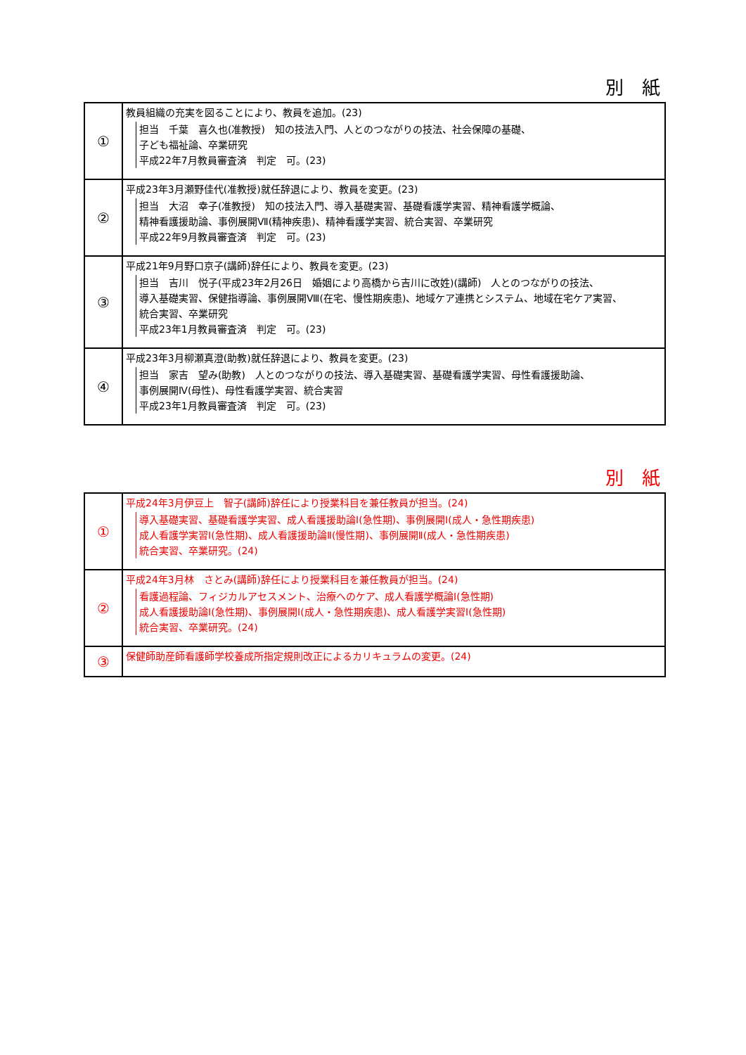別　紙
| ① | 教員組織の充実を図ることにより、教員を追加。(23) 担当 千葉 喜久也(准教授) 知の技法入門、人とのつながりの技法、社会保障の基礎、 子ども福祉論、卒業研究 平成22年7月教員審査済 判定 可。(23) |
| ② | 平成23年3月瀬野佳代(准教授)就任辞退により、教員を変更。(23) 担当 大沼 幸子(准教授) 知の技法入門、導入基礎実習、基礎看護学実習、精神看護学概論、 精神看護援助論、事例展開Ⅶ(精神疾患)、精神看護学実習、統合実習、卒業研究 平成22年9月教員審査済 判定 可。(23) |
| ③ | 平成21年9月野口京子(講師)辞任により、教員を変更。(23) 担当 吉川 悦子(平成23年2月26日 婚姻により高橋から吉川に改姓)(講師) 人とのつながりの技法、 導入基礎実習、保健指導論、事例展開Ⅷ(在宅、慢性期疾患)、地域ケア連携とシステム、地域在宅ケア実習、 統合実習、卒業研究 平成23年1月教員審査済 判定 可。(23) |
| ④ | 平成23年3月柳瀬真澄(助教)就任辞退により、教員を変更。(23) 担当 家吉 望み(助教) 人とのつながりの技法、導入基礎実習、基礎看護学実習、母性看護援助論、 事例展開Ⅳ(母性)、母性看護学実習、統合実習 平成23年1月教員審査済 判定 可。(23) |
別　紙
| ① | 平成24年3月伊豆上 智子(講師)辞任により授業科目を兼任教員が担当。(24) 導入基礎実習、基礎看護学実習、成人看護援助論Ⅰ(急性期)、事例展開Ⅰ(成人・急性期疾患) 成人看護学実習Ⅰ(急性期)、成人看護援助論Ⅱ(慢性期)、事例展開Ⅱ(成人・急性期疾患) 統合実習、卒業研究。(24) |
| ② | 平成24年3月林 さとみ(講師)辞任により授業科目を兼任教員が担当。(24) 看護過程論、フィジカルアセスメント、治療へのケア、成人看護学概論Ⅰ(急性期) 成人看護援助論Ⅰ(急性期)、事例展開Ⅰ(成人・急性期疾患)、成人看護学実習Ⅰ(急性期) 統合実習、卒業研究。(24) |
| ③ | 保健師助産師看護師学校養成所指定規則改正によるカリキュラムの変更。(24) |